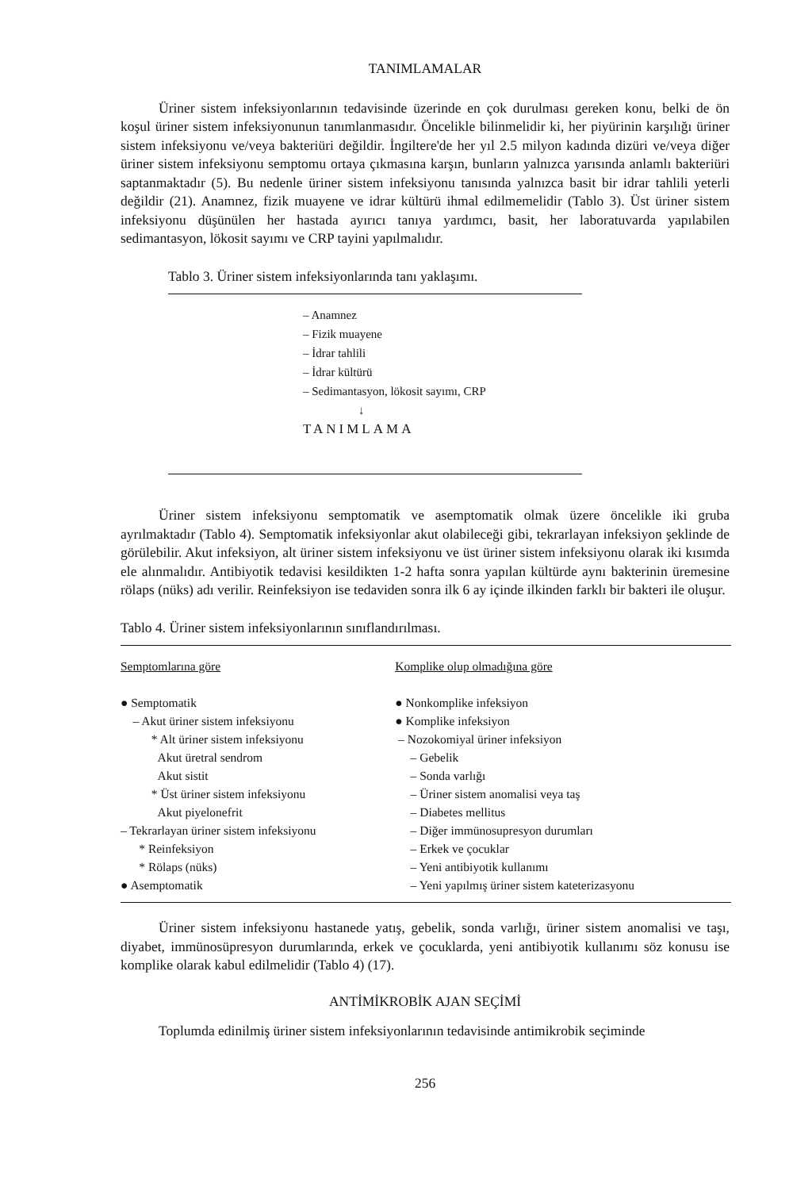TANIMLAMALAR
Üriner sistem infeksiyonlarının tedavisinde üzerinde en çok durulması gereken konu, belki de ön koşul üriner sistem infeksiyonunun tanımlanmasıdır. Öncelikle bilinmelidir ki, her piyürinin karşılığı üriner sistem infeksiyonu ve/veya bakteriüri değildir. İngiltere'de her yıl 2.5 milyon kadında dizüri ve/veya diğer üriner sistem infeksiyonu semptomu ortaya çıkmasına karşın, bunların yalnızca yarısında anlamlı bakteriüri saptanmaktadır (5). Bu nedenle üriner sistem infeksiyonu tanısında yalnızca basit bir idrar tahlili yeterli değildir (21). Anamnez, fizik muayene ve idrar kültürü ihmal edilmemelidir (Tablo 3). Üst üriner sistem infeksiyonu düşünülen her hastada ayırıcı tanıya yardımcı, basit, her laboratuvarda yapılabilen sedimantasyon, lökosit sayımı ve CRP tayini yapılmalıdır.
Tablo 3. Üriner sistem infeksiyonlarında tanı yaklaşımı.
– Anamnez
– Fizik muayene
– İdrar tahlili
– İdrar kültürü
– Sedimantasyon, lökosit sayımı, CRP
↓
TANIMLAMA
Üriner sistem infeksiyonu semptomatik ve asemptomatik olmak üzere öncelikle iki gruba ayrılmaktadır (Tablo 4). Semptomatik infeksiyonlar akut olabileceği gibi, tekrarlayan infeksiyon şeklinde de görülebilir. Akut infeksiyon, alt üriner sistem infeksiyonu ve üst üriner sistem infeksiyonu olarak iki kısımda ele alınmalıdır. Antibiyotik tedavisi kesildikten 1-2 hafta sonra yapılan kültürde aynı bakterinin üremesine rölaps (nüks) adı verilir. Reinfeksiyon ise tedaviden sonra ilk 6 ay içinde ilkinden farklı bir bakteri ile oluşur.
Tablo 4. Üriner sistem infeksiyonlarının sınıflandırılması.
| Semptomlarına göre ● Semptomatik – Akut üriner sistem infeksiyonu * Alt üriner sistem infeksiyonu Akut üretral sendrom Akut sistit * Üst üriner sistem infeksiyonu Akut piyelonefrit – Tekrarlayan üriner sistem infeksiyonu * Reinfeksiyon * Rölaps (nüks) ● Asemptomatik | Komplike olup olmadığına göre ● Nonkomplike infeksiyon ● Komplike infeksiyon – Nozokomiyal üriner infeksiyon – Gebelik – Sonda varlığı – Üriner sistem anomalisi veya taş – Diabetes mellitus – Diğer immünosupresyon durumları – Erkek ve çocuklar – Yeni antibiyotik kullanımı – Yeni yapılmış üriner sistem kateterizasyonu |
Üriner sistem infeksiyonu hastanede yatış, gebelik, sonda varlığı, üriner sistem anomalisi ve taşı, diyabet, immünosüpresyon durumlarında, erkek ve çocuklarda, yeni antibiyotik kullanımı söz konusu ise komplike olarak kabul edilmelidir (Tablo 4) (17).
ANTİMİKROBİK AJAN SEÇİMİ
Toplumda edinilmiş üriner sistem infeksiyonlarının tedavisinde antimikrobik seçiminde
256